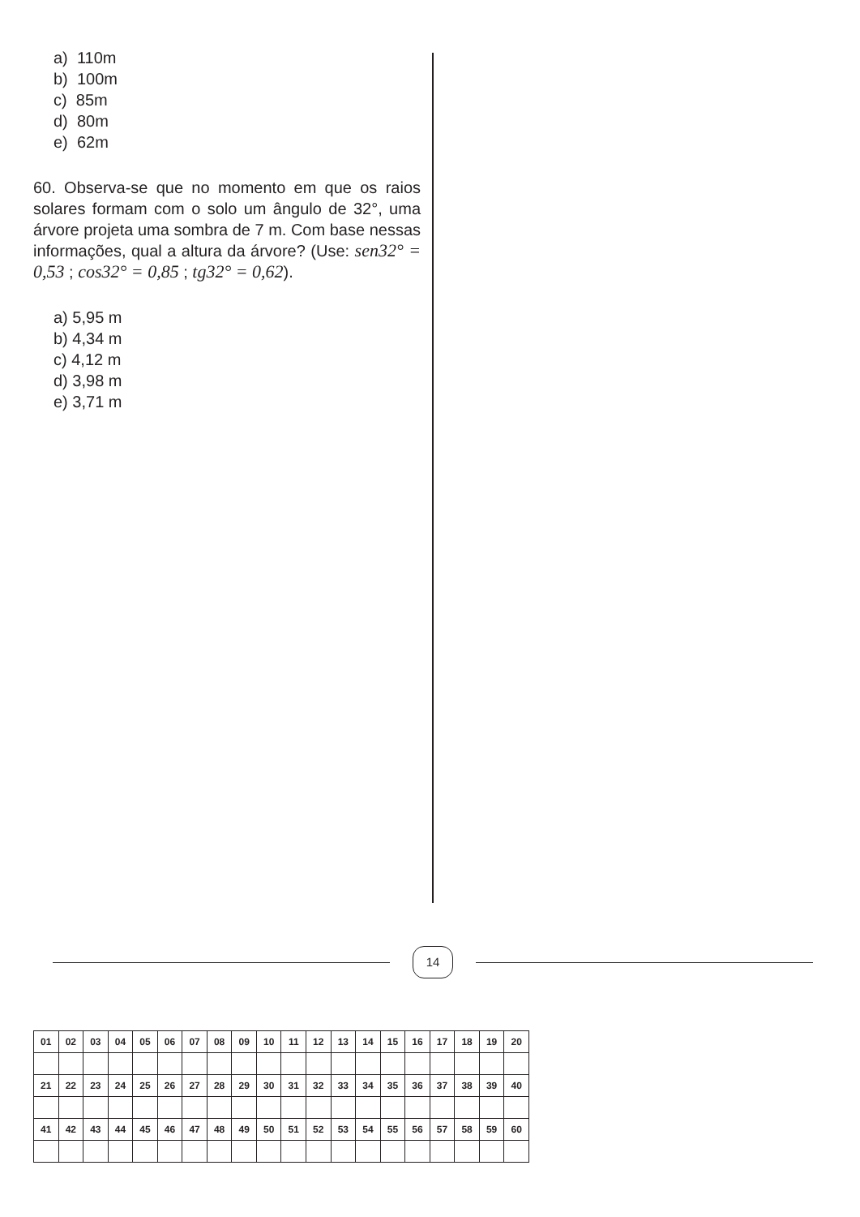a) 110m
b) 100m
c) 85m
d) 80m
e) 62m
60. Observa-se que no momento em que os raios solares formam com o solo um ângulo de 32°, uma árvore projeta uma sombra de 7 m. Com base nessas informações, qual a altura da árvore? (Use: sen32° = 0,53 ; cos32° = 0,85 ; tg32° = 0,62).
a) 5,95 m
b) 4,34 m
c) 4,12 m
d) 3,98 m
e) 3,71 m
14
| 01 | 02 | 03 | 04 | 05 | 06 | 07 | 08 | 09 | 10 | 11 | 12 | 13 | 14 | 15 | 16 | 17 | 18 | 19 | 20 |
| 21 | 22 | 23 | 24 | 25 | 26 | 27 | 28 | 29 | 30 | 31 | 32 | 33 | 34 | 35 | 36 | 37 | 38 | 39 | 40 |
| 41 | 42 | 43 | 44 | 45 | 46 | 47 | 48 | 49 | 50 | 51 | 52 | 53 | 54 | 55 | 56 | 57 | 58 | 59 | 60 |